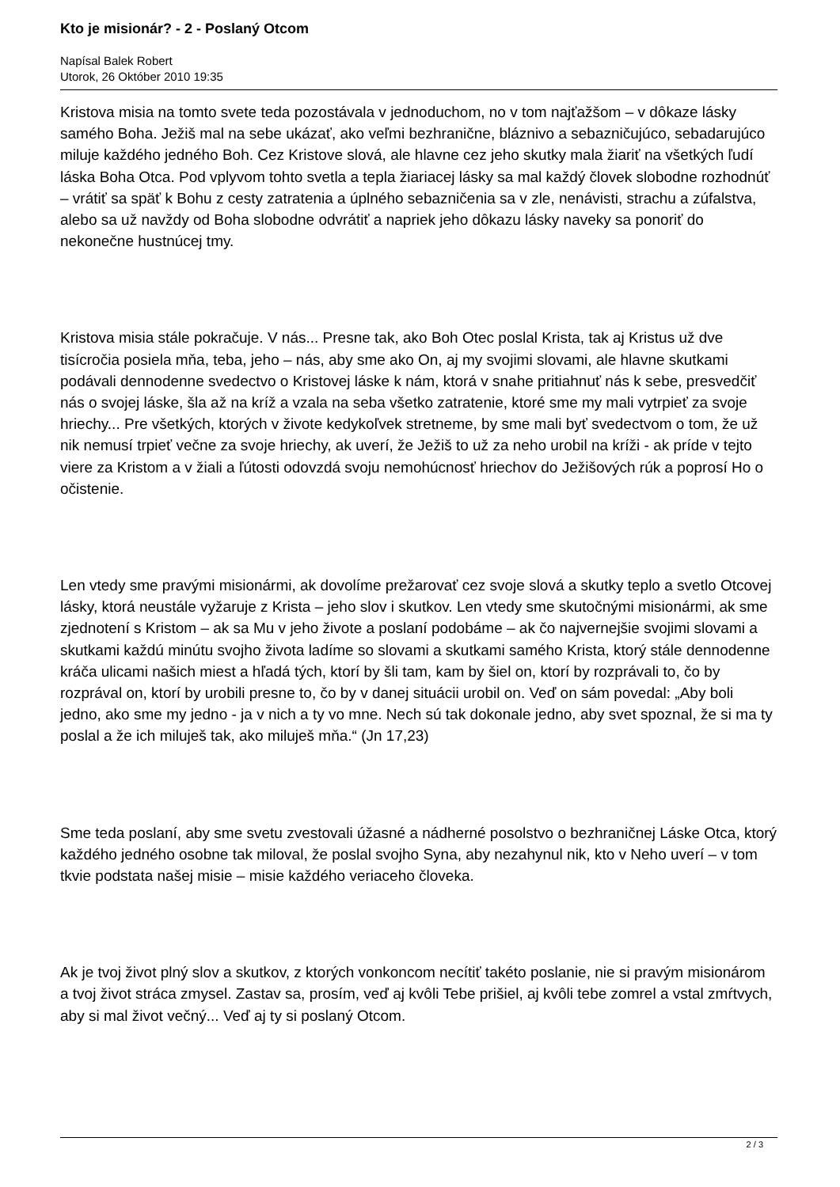Kto je misionár? - 2 - Poslaný Otcom
Napísal Balek Robert
Utorok, 26 Október 2010 19:35
Kristova misia na tomto svete teda pozostávala v jednoduchom, no v tom najťažšom – v dôkaze lásky samého Boha. Ježiš mal na sebe ukázať, ako veľmi bezhranične, bláznivo a sebazničujúco, sebadarujúco miluje každého jedného Boh. Cez Kristove slová, ale hlavne cez jeho skutky mala žiariť na všetkých ľudí láska Boha Otca. Pod vplyvom tohto svetla a tepla žiariacej lásky sa mal každý človek slobodne rozhodnúť – vrátiť sa späť k Bohu z cesty zatratenia a úplného sebazničenia sa v zle, nenávisti, strachu a zúfalstva, alebo sa už navždy od Boha slobodne odvrátiť a napriek jeho dôkazu lásky naveky sa ponoriť do nekonečne hustnúcej tmy.
Kristova misia stále pokračuje. V nás... Presne tak, ako Boh Otec poslal Krista, tak aj Kristus už dve tisícročia posiela mňa, teba, jeho – nás, aby sme ako On, aj my svojimi slovami, ale hlavne skutkami podávali dennodenne svedectvo o Kristovej láske k nám, ktorá v snahe pritiahnuť nás k sebe, presvedčiť nás o svojej láske, šla až na kríž a vzala na seba všetko zatratenie, ktoré sme my mali vytrpieť za svoje hriechy... Pre všetkých, ktorých v živote kedykoľvek stretneme, by sme mali byť svedectvom o tom, že už nik nemusí trpieť večne za svoje hriechy, ak uverí, že Ježiš to už za neho urobil na kríži - ak príde v tejto viere za Kristom a v žiali a ľútosti odovzdá svoju nemohúcnosť hriechov do Ježišových rúk a poprosí Ho o očistenie.
Len vtedy sme pravými misionármi, ak dovolíme prežarovať cez svoje slová a skutky teplo a svetlo Otcovej lásky, ktorá neustále vyžaruje z Krista – jeho slov i skutkov. Len vtedy sme skutočnými misionármi, ak sme zjednotení s Kristom – ak sa Mu v jeho živote a poslaní podobáme – ak čo najvernejšie svojimi slovami a skutkami každú minútu svojho života ladíme so slovami a skutkami samého Krista, ktorý stále dennodenne kráča ulicami našich miest a hľadá tých, ktorí by šli tam, kam by šiel on, ktorí by rozprávali to, čo by rozprával on, ktorí by urobili presne to, čo by v danej situácii urobil on. Veď on sám povedal: „Aby boli jedno, ako sme my jedno - ja v nich a ty vo mne. Nech sú tak dokonale jedno, aby svet spoznal, že si ma ty poslal a že ich miluješ tak, ako miluješ mňa.“ (Jn 17,23)
Sme teda poslaní, aby sme svetu zvestovali úžasné a nádherné posolstvo o bezhraničnej Láske Otca, ktorý každého jedného osobne tak miloval, že poslal svojho Syna, aby nezahynul nik, kto v Neho uverí – v tom tkvie podstata našej misie – misie každého veriaceho človeka.
Ak je tvoj život plný slov a skutkov, z ktorých vonkoncom necítiť takéto poslanie, nie si pravým misionárom a tvoj život stráca zmysel. Zastav sa, prosím, veď aj kvôli Tebe prišiel, aj kvôli tebe zomrel a vstal zmŕtvych, aby si mal život večný... Veď aj ty si poslaný Otcom.
2 / 3